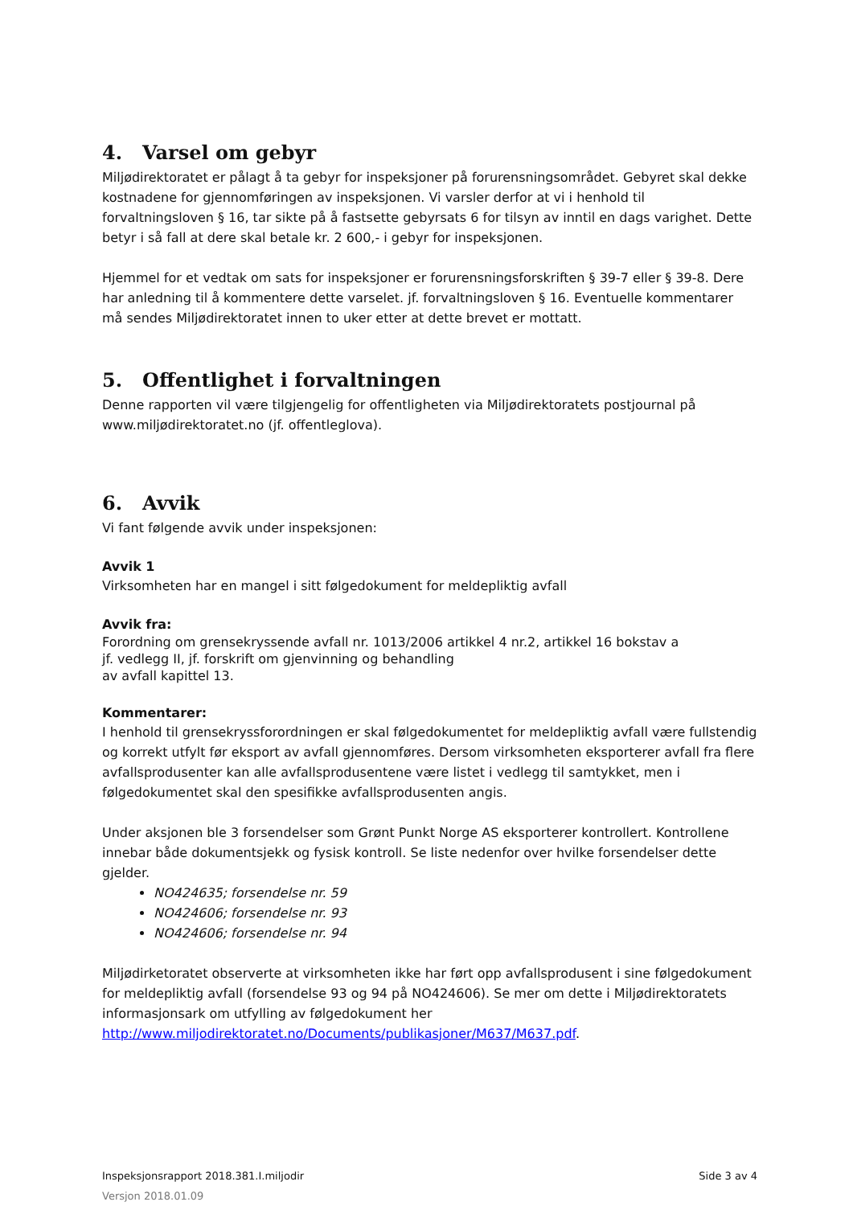4. Varsel om gebyr
Miljødirektoratet er pålagt å ta gebyr for inspeksjoner på forurensningsområdet. Gebyret skal dekke kostnadene for gjennomføringen av inspeksjonen. Vi varsler derfor at vi i henhold til forvaltningsloven § 16, tar sikte på å fastsette gebyrsats 6 for tilsyn av inntil en dags varighet. Dette betyr i så fall at dere skal betale kr. 2 600,- i gebyr for inspeksjonen.
Hjemmel for et vedtak om sats for inspeksjoner er forurensningsforskriften § 39-7 eller § 39-8. Dere har anledning til å kommentere dette varselet. jf. forvaltningsloven § 16. Eventuelle kommentarer må sendes Miljødirektoratet innen to uker etter at dette brevet er mottatt.
5. Offentlighet i forvaltningen
Denne rapporten vil være tilgjengelig for offentligheten via Miljødirektoratets postjournal på www.miljødirektoratet.no (jf. offentleglova).
6. Avvik
Vi fant følgende avvik under inspeksjonen:
Avvik 1
Virksomheten har en mangel i sitt følgedokument for meldepliktig avfall
Avvik fra:
Forordning om grensekryssende avfall nr. 1013/2006 artikkel 4 nr.2, artikkel 16 bokstav a
jf. vedlegg II, jf. forskrift om gjenvinning og behandling
av avfall kapittel 13.
Kommentarer:
I henhold til grensekryssforordningen er skal følgedokumentet for meldepliktig avfall være fullstendig og korrekt utfylt før eksport av avfall gjennomføres. Dersom virksomheten eksporterer avfall fra flere avfallsprodusenter kan alle avfallsprodusentene være listet i vedlegg til samtykket, men i følgedokumentet skal den spesifikke avfallsprodusenten angis.
Under aksjonen ble 3 forsendelser som Grønt Punkt Norge AS eksporterer kontrollert. Kontrollene innebar både dokumentsjekk og fysisk kontroll. Se liste nedenfor over hvilke forsendelser dette gjelder.
NO424635; forsendelse nr. 59
NO424606; forsendelse nr. 93
NO424606; forsendelse nr. 94
Miljødirketoratet observerte at virksomheten ikke har ført opp avfallsprodusent i sine følgedokument for meldepliktig avfall (forsendelse 93 og 94 på NO424606). Se mer om dette i Miljødirektoratets informasjonsark om utfylling av følgedokument her http://www.miljodirektoratet.no/Documents/publikasjoner/M637/M637.pdf.
Inspeksjonsrapport 2018.381.I.miljodir Side 3 av 4
Versjon 2018.01.09